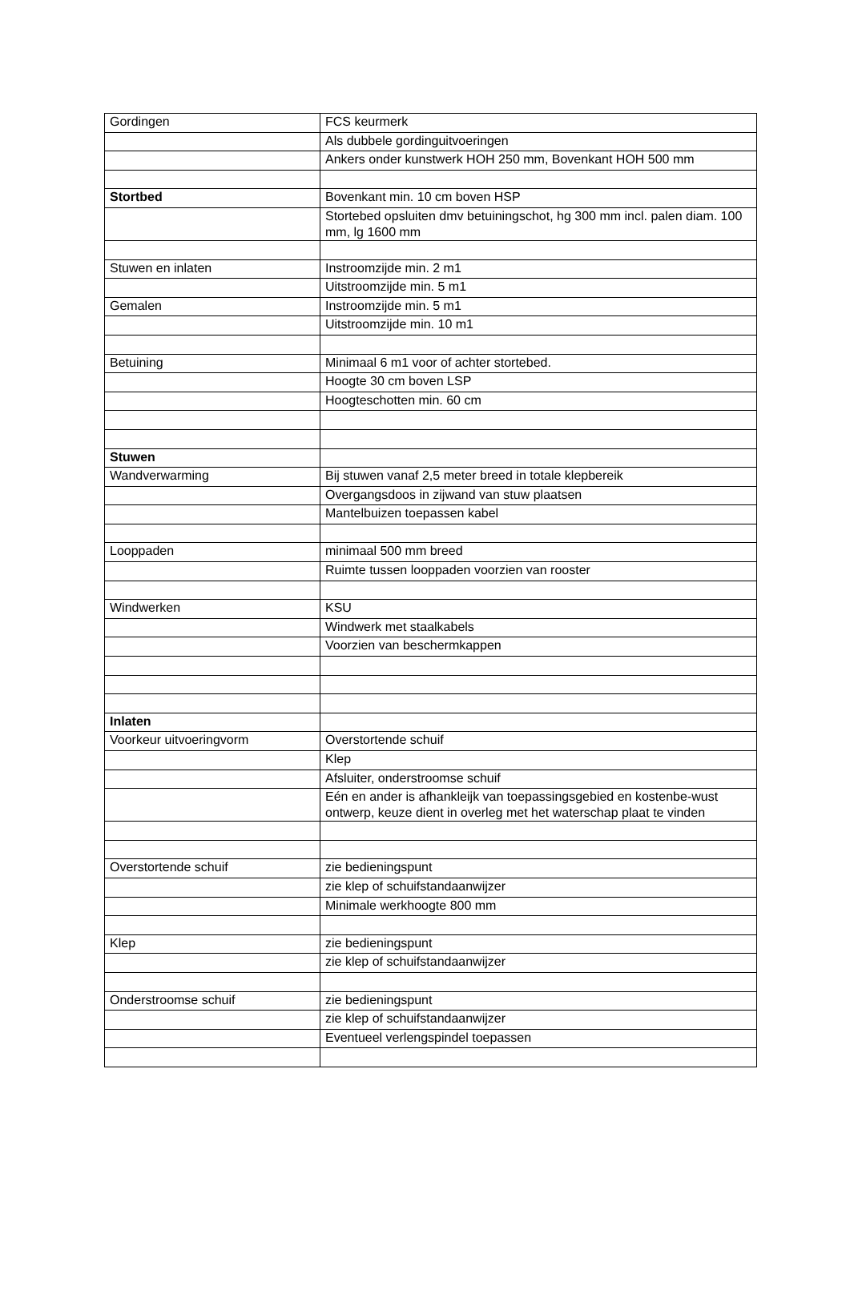| Gordingen | FCS keurmerk |
| | Als dubbele gordinguitvoeringen |
| | Ankers onder kunstwerk HOH 250 mm, Bovenkant HOH 500 mm |
| Stortbed | Bovenkant min. 10 cm boven HSP |
| | Stortebed opsluiten dmv betuiningschot, hg 300 mm incl. palen diam. 100 mm, lg 1600 mm |
| Stuwen en inlaten | Instroomzijde min. 2 m1 |
| | Uitstroomzijde min. 5 m1 |
| Gemalen | Instroomzijde min. 5 m1 |
| | Uitstroomzijde min. 10 m1 |
| Betuining | Minimaal 6 m1 voor of achter stortebed. |
| | Hoogte 30 cm boven LSP |
| | Hoogteschotten min. 60 cm |
| Stuwen | |
| Wandverwarming | Bij stuwen vanaf 2,5 meter breed in totale klepbereik |
| | Overgangsdoos in zijwand van stuw plaatsen |
| | Mantelbuizen toepassen kabel |
| Looppaden | minimaal 500 mm breed |
| | Ruimte tussen looppaden voorzien van rooster |
| Windwerken | KSU |
| | Windwerk met staalkabels |
| | Voorzien van beschermkappen |
| Inlaten | |
| Voorkeur uitvoeringvorm | Overstortende schuif |
| | Klep |
| | Afsluiter, onderstroomse schuif |
| | Eén en ander is afhankleijk van toepassingsgebied en kostenbe-wust ontwerp, keuze dient in overleg met het waterschap plaat te vinden |
| Overstortende schuif | zie bedieningspunt |
| | zie klep of schuifstandaanwijzer |
| | Minimale werkhoogte 800 mm |
| Klep | zie bedieningspunt |
| | zie klep of schuifstandaanwijzer |
| Onderstroomse schuif | zie bedieningspunt |
| | zie klep of schuifstandaanwijzer |
| | Eventueel verlengspindel toepassen |